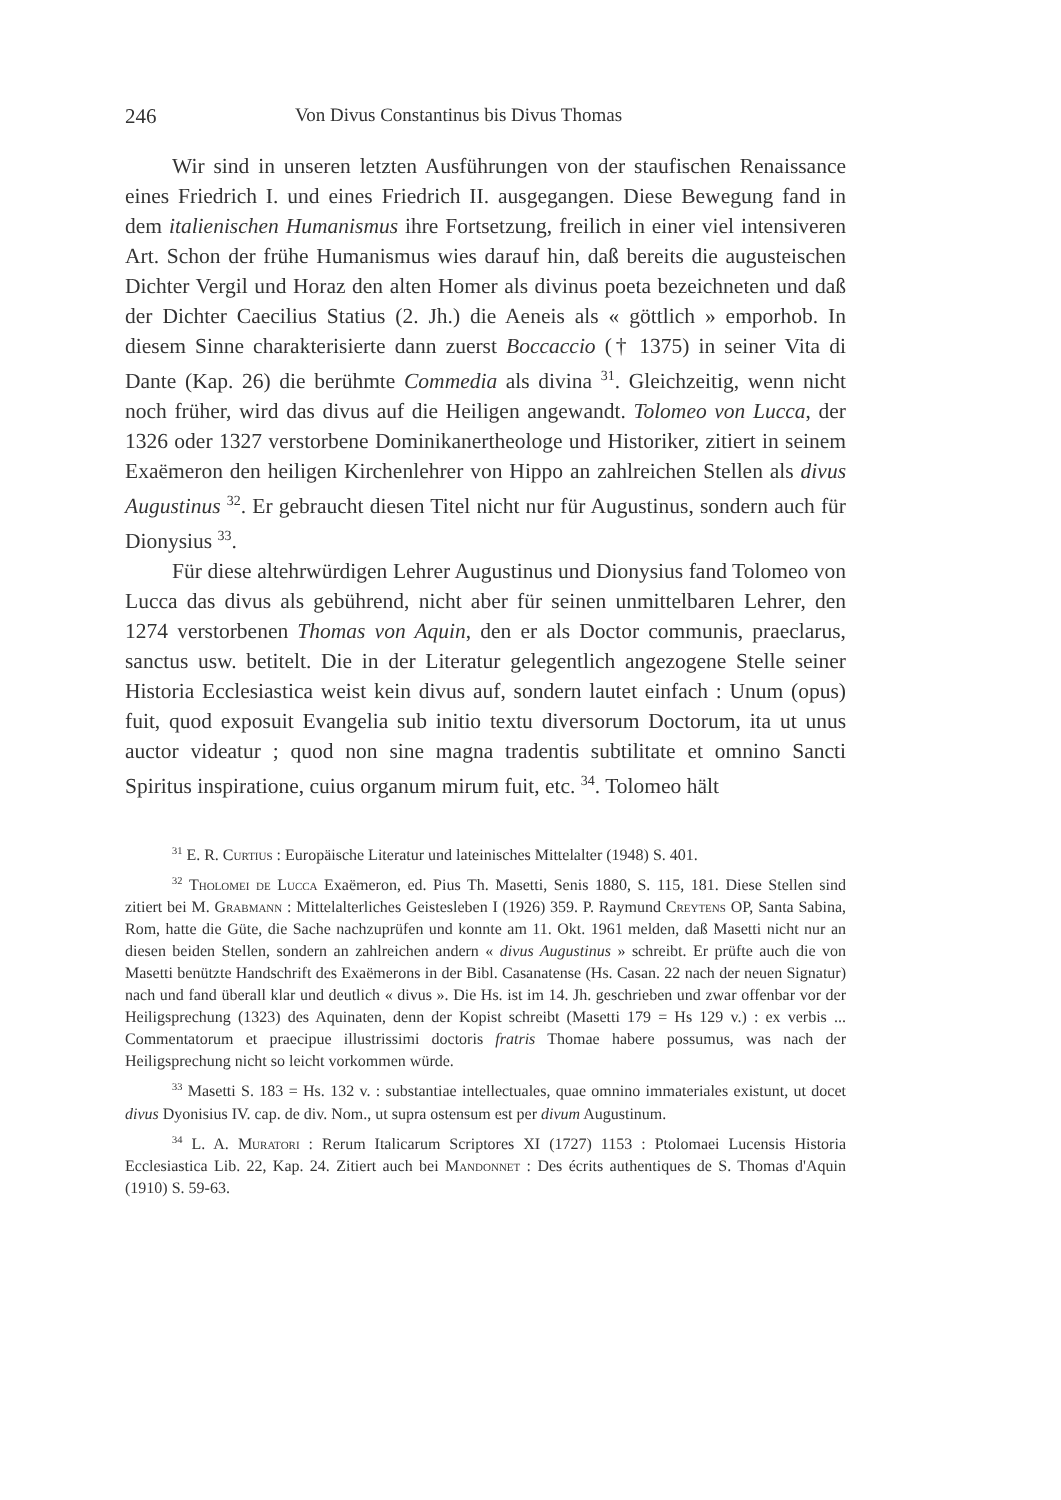246 Von Divus Constantinus bis Divus Thomas
Wir sind in unseren letzten Ausführungen von der staufischen Renaissance eines Friedrich I. und eines Friedrich II. ausgegangen. Diese Bewegung fand in dem italienischen Humanismus ihre Fortsetzung, freilich in einer viel intensiveren Art. Schon der frühe Humanismus wies darauf hin, daß bereits die augusteischen Dichter Vergil und Horaz den alten Homer als divinus poeta bezeichneten und daß der Dichter Caecilius Statius (2. Jh.) die Aeneis als « göttlich » emporhob. In diesem Sinne charakterisierte dann zuerst Boccaccio († 1375) in seiner Vita di Dante (Kap. 26) die berühmte Commedia als divina <sup>31</sup>. Gleichzeitig, wenn nicht noch früher, wird das divus auf die Heiligen angewandt. Tolomeo von Lucca, der 1326 oder 1327 verstorbene Dominikanertheologe und Historiker, zitiert in seinem Exaëmeron den heiligen Kirchenlehrer von Hippo an zahlreichen Stellen als divus Augustinus <sup>32</sup>. Er gebraucht diesen Titel nicht nur für Augustinus, sondern auch für Dionysius <sup>33</sup>.
Für diese altehrwürdigen Lehrer Augustinus und Dionysius fand Tolomeo von Lucca das divus als gebührend, nicht aber für seinen unmittelbaren Lehrer, den 1274 verstorbenen Thomas von Aquin, den er als Doctor communis, praeclarus, sanctus usw. betitelt. Die in der Literatur gelegentlich angezogene Stelle seiner Historia Ecclesiastica weist kein divus auf, sondern lautet einfach : Unum (opus) fuit, quod exposuit Evangelia sub initio textu diversorum Doctorum, ita ut unus auctor videatur ; quod non sine magna tradentis subtilitate et omnino Sancti Spiritus inspiratione, cuius organum mirum fuit, etc. <sup>34</sup>. Tolomeo hält
<sup>31</sup> E. R. Curtius : Europäische Literatur und lateinisches Mittelalter (1948) S. 401.
<sup>32</sup> Tholomei de Lucca Exaëmeron, ed. Pius Th. Masetti, Senis 1880, S. 115, 181. Diese Stellen sind zitiert bei M. Grabmann : Mittelalterliches Geistesleben I (1926) 359. P. Raymund Creytens OP, Santa Sabina, Rom, hatte die Güte, die Sache nachzuprüfen und konnte am 11. Okt. 1961 melden, daß Masetti nicht nur an diesen beiden Stellen, sondern an zahlreichen andern « divus Augustinus » schreibt. Er prüfte auch die von Masetti benützte Handschrift des Exaëmerons in der Bibl. Casanatense (Hs. Casan. 22 nach der neuen Signatur) nach und fand überall klar und deutlich « divus ». Die Hs. ist im 14. Jh. geschrieben und zwar offenbar vor der Heiligsprechung (1323) des Aquinaten, denn der Kopist schreibt (Masetti 179 = Hs 129 v.) : ex verbis ... Commentatorum et praecipue illustrissimi doctoris fratris Thomae habere possumus, was nach der Heiligsprechung nicht so leicht vorkommen würde.
<sup>33</sup> Masetti S. 183 = Hs. 132 v. : substantiae intellectuales, quae omnino immateriales existunt, ut docet divus Dyonisius IV. cap. de div. Nom., ut supra ostensum est per divum Augustinum.
<sup>34</sup> L. A. Muratori : Rerum Italicarum Scriptores XI (1727) 1153 : Ptolomaei Lucensis Historia Ecclesiastica Lib. 22, Kap. 24. Zitiert auch bei Mandonnet : Des écrits authentiques de S. Thomas d'Aquin (1910) S. 59-63.